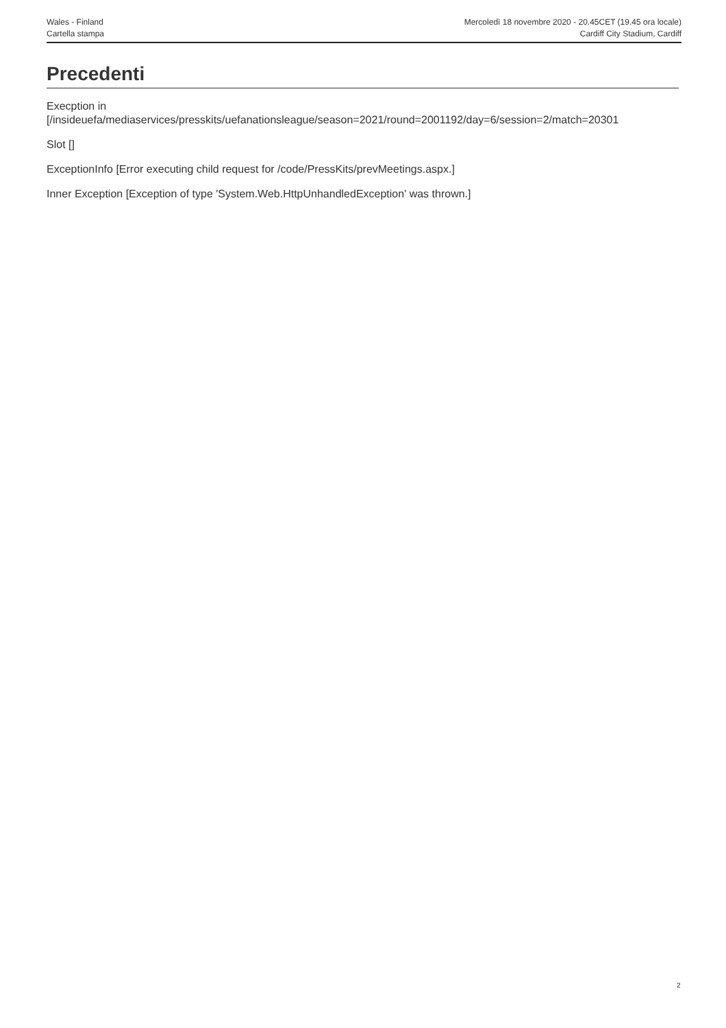Wales - Finland
Cartella stampa
Mercoledì 18 novembre 2020 - 20.45CET (19.45 ora locale)
Cardiff City Stadium, Cardiff
Precedenti
Execption in
[/insideuefa/mediaservices/presskits/uefanationsleague/season=2021/round=2001192/day=6/session=2/match=20301
Slot []
ExceptionInfo [Error executing child request for /code/PressKits/prevMeetings.aspx.]
Inner Exception [Exception of type 'System.Web.HttpUnhandledException' was thrown.]
2